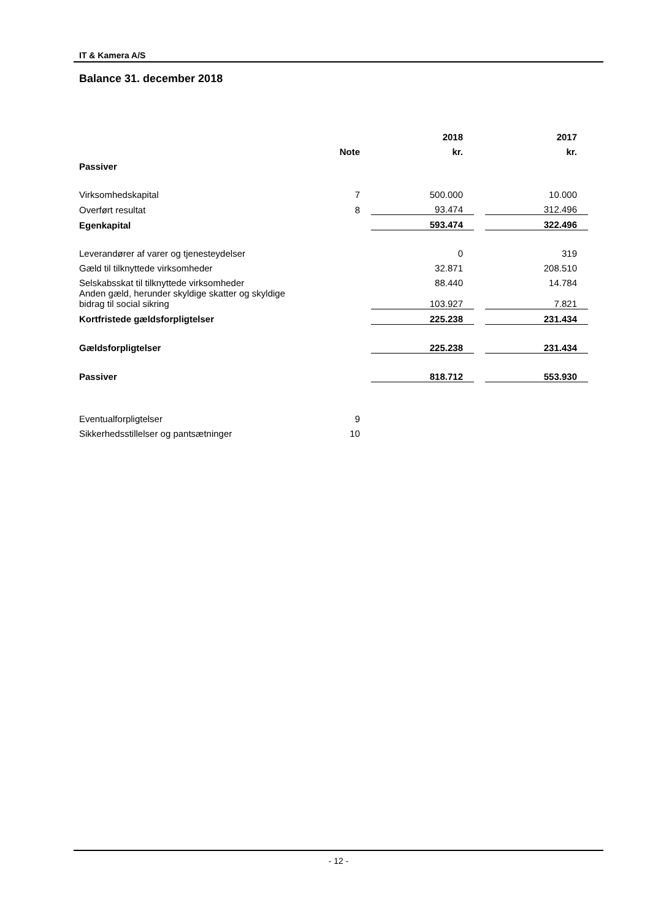IT & Kamera A/S
Balance 31. december 2018
| | | | 2018 | | 2017 |
| --- | --- | --- | --- | --- | --- |
| | Note | | kr. | | kr. |
| Passiver | | | | | |
| Virksomhedskapital | 7 | | 500.000 | | 10.000 |
| Overført resultat | 8 | | 93.474 | | 312.496 |
| Egenkapital | | | 593.474 | | 322.496 |
| Leverandører af varer og tjenesteydelser | | | 0 | | 319 |
| Gæld til tilknyttede virksomheder | | | 32.871 | | 208.510 |
| Selskabsskat til tilknyttede virksomheder | | | 88.440 | | 14.784 |
| Anden gæld, herunder skyldige skatter og skyldige bidrag til social sikring | | | 103.927 | | 7.821 |
| Kortfristede gældsforpligtelser | | | 225.238 | | 231.434 |
| Gældsforpligtelser | | | 225.238 | | 231.434 |
| Passiver | | | 818.712 | | 553.930 |
| Eventualforpligtelser | 9 | | | | |
| Sikkerhedsstillelser og pantsætninger | 10 | | | | |
- 12 -